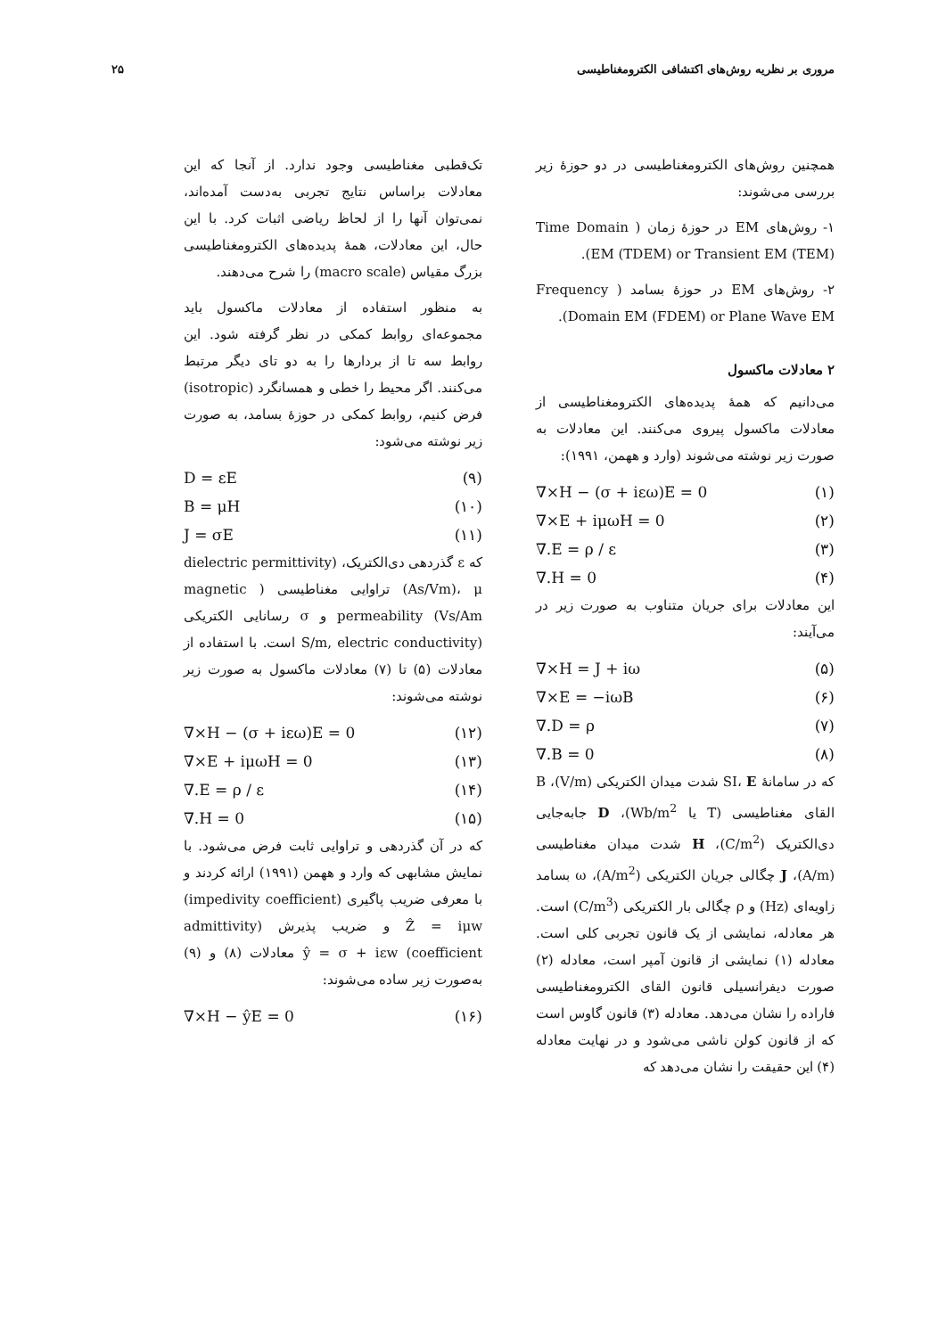مروری بر نظریه روش‌های اکتشافی الکترومغناطیسی ۲۵
همچنین روش‌های الکترومغناطیسی در دو حوزهٔ زیر بررسی می‌شوند:
۱- روش‌های EM در حوزهٔ زمان ( Time Domain EM (TDEM) or Transient EM (TEM)).
۲- روش‌های EM در حوزهٔ بسامد ( Frequency Domain EM (FDEM) or Plane Wave EM).
۲ معادلات ماکسول
می‌دانیم که همهٔ پدیده‌های الکترومغناطیسی از معادلات ماکسول پیروی می‌کنند. این معادلات به صورت زیر نوشته می‌شوند (وارد و ههمن، ۱۹۹۱):
(۱) ∇×H − (σ + iεω)E = 0
(۲) ∇×E + iμωH = 0
(۳) ∇.E = ρ / ε
(۴) ∇.H = 0
این معادلات برای جریان متناوب به صورت زیر در می‌آیند:
(۵) ∇×H = J + iω
(۶) ∇×E = −iωB
(۷) ∇.D = ρ
(۸) ∇.B = 0
که در سامانهٔ SI، E شدت میدان الکتریکی (V/m)، B القای مغناطیسی (T یا Wb/m<sup>2</sup>)، D جابه‌جایی دی‌الکتریک (C/m<sup>2</sup>)، H شدت میدان مغناطیسی (A/m)، J چگالی جریان الکتریکی (A/m<sup>2</sup>)، ω بسامد زاویه‌ای (Hz) و ρ چگالی بار الکتریکی (C/m<sup>3</sup>) است. هر معادله، نمایشی از یک قانون تجربی کلی است. معادله (۱) نمایشی از قانون آمپر است، معادله (۲) صورت دیفرانسیلی قانون القای الکترومغناطیسی فاراده را نشان می‌دهد. معادله (۳) قانون گاوس است که از قانون کولن ناشی می‌شود و در نهایت معادله (۴) این حقیقت را نشان می‌دهد که
تک‌قطبی مغناطیسی وجود ندارد. از آنجا که این معادلات براساس نتایج تجربی به‌دست آمده‌اند، نمی‌توان آنها را از لحاظ ریاضی اثبات کرد. با این حال، این معادلات، همهٔ پدیده‌های الکترومغناطیسی بزرگ مقیاس (macro scale) را شرح می‌دهند.
به منظور استفاده از معادلات ماکسول باید مجموعه‌ای روابط کمکی در نظر گرفته شود. این روابط سه تا از بردارها را به دو تای دیگر مرتبط می‌کنند. اگر محیط را خطی و همسانگرد (isotropic) فرض کنیم، روابط کمکی در حوزهٔ بسامد، به صورت زیر نوشته می‌شود:
(۹) D = εE
(۱۰) B = μH
(۱۱) J = σE
که ε گذردهی دی‌الکتریک، (dielectric permittivity (As/Vm)، μ تراوایی مغناطیسی ( magnetic permeability (Vs/Am و σ رسانایی الکتریکی (S/m, electric conductivity است. با استفاده از معادلات (۵) تا (۷) معادلات ماکسول به صورت زیر نوشته می‌شوند:
(۱۲) ∇×H − (σ + iεω)E = 0
(۱۳) ∇×E + iμωH = 0
(۱۴) ∇.E = ρ / ε
(۱۵) ∇.H = 0
که در آن گذردهی و تراوایی ثابت فرض می‌شود. با نمایش مشابهی که وارد و ههمن (۱۹۹۱) ارائه کردند و با معرفی ضریب پاگیری (impedivity coefficient) Ẑ = iμw و ضریب پذیرش (admittivity coefficient) ŷ = σ + iεw معادلات (۸) و (۹) به‌صورت زیر ساده می‌شوند:
(۱۶) ∇×H − ŷE = 0